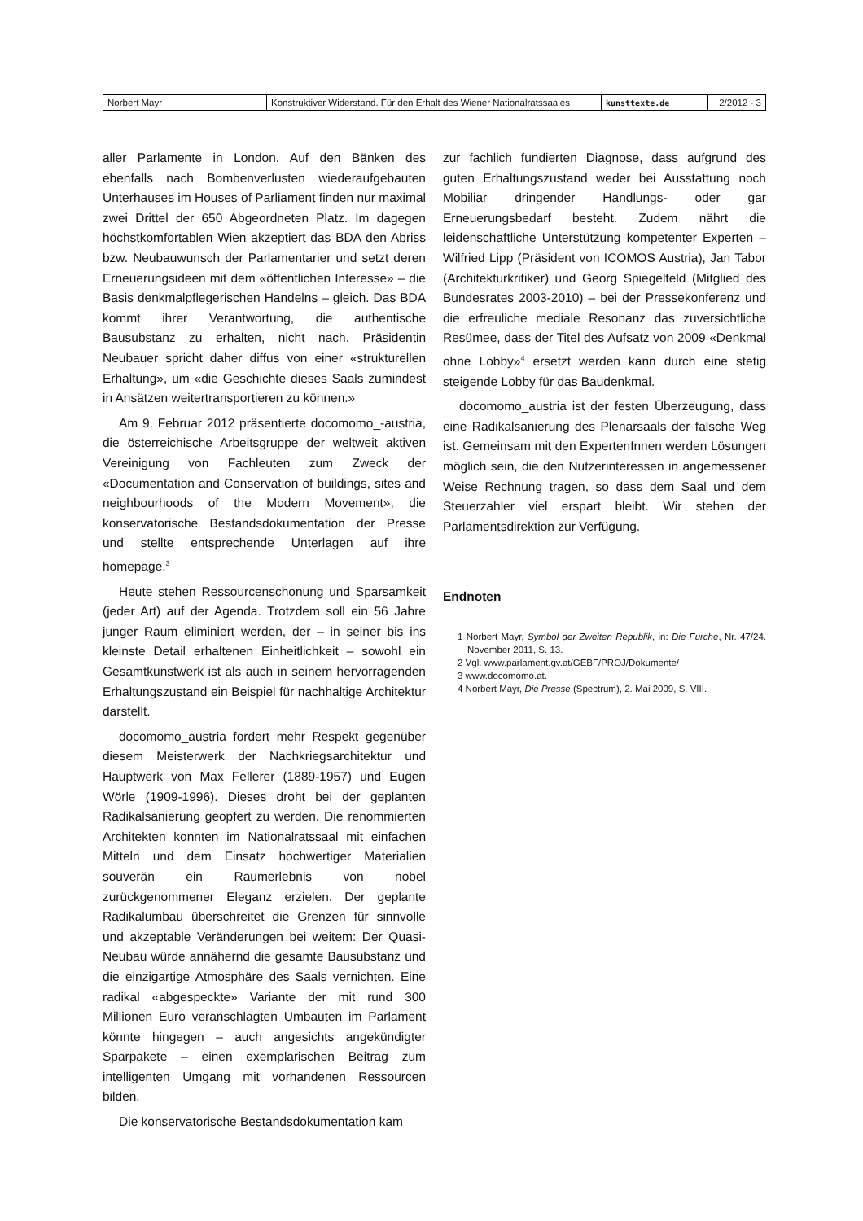| Norbert Mayr | Konstruktiver Widerstand. Für den Erhalt des Wiener Nationalratssaales | kunsttexte.de | 2/2012 - 3 |
aller Parlamente in London. Auf den Bänken des ebenfalls nach Bombenverlusten wiederaufgebauten Unterhauses im Houses of Parliament finden nur maximal zwei Drittel der 650 Abgeordneten Platz. Im dagegen höchstkomfortablen Wien akzeptiert das BDA den Abriss bzw. Neubauwunsch der Parlamentarier und setzt deren Erneuerungsideen mit dem «öffentlichen Interesse» – die Basis denkmalpflegerischen Handelns – gleich. Das BDA kommt ihrer Verantwortung, die authentische Bausubstanz zu erhalten, nicht nach. Präsidentin Neubauer spricht daher diffus von einer «strukturellen Erhaltung», um «die Geschichte dieses Saals zumindest in Ansätzen weitertransportieren zu können.»
Am 9. Februar 2012 präsentierte docomomo_-austria, die österreichische Arbeitsgruppe der weltweit aktiven Vereinigung von Fachleuten zum Zweck der «Documentation and Conservation of buildings, sites and neighbourhoods of the Modern Movement», die konservatorische Bestandsdokumentation der Presse und stellte entsprechende Unterlagen auf ihre homepage.<sup>3</sup>
Heute stehen Ressourcenschonung und Sparsamkeit (jeder Art) auf der Agenda. Trotzdem soll ein 56 Jahre junger Raum eliminiert werden, der – in seiner bis ins kleinste Detail erhaltenen Einheitlichkeit – sowohl ein Gesamtkunstwerk ist als auch in seinem hervorragenden Erhaltungszustand ein Beispiel für nachhaltige Architektur darstellt.
docomomo_austria fordert mehr Respekt gegenüber diesem Meisterwerk der Nachkriegsarchitektur und Hauptwerk von Max Fellerer (1889-1957) und Eugen Wörle (1909-1996). Dieses droht bei der geplanten Radikalsanierung geopfert zu werden. Die renommierten Architekten konnten im Nationalratssaal mit einfachen Mitteln und dem Einsatz hochwertiger Materialien souverän ein Raumerlebnis von nobel zurückgenommener Eleganz erzielen. Der geplante Radikalumbau überschreitet die Grenzen für sinnvolle und akzeptable Veränderungen bei weitem: Der Quasi-Neubau würde annähernd die gesamte Bausubstanz und die einzigartige Atmosphäre des Saals vernichten. Eine radikal «abgespeckte» Variante der mit rund 300 Millionen Euro veranschlagten Umbauten im Parlament könnte hingegen – auch angesichts angekündigter Sparpakete – einen exemplarischen Beitrag zum intelligenten Umgang mit vorhandenen Ressourcen bilden.
Die konservatorische Bestandsdokumentation kam
zur fachlich fundierten Diagnose, dass aufgrund des guten Erhaltungszustand weder bei Ausstattung noch Mobiliar dringender Handlungs- oder gar Erneuerungsbedarf besteht. Zudem nährt die leidenschaftliche Unterstützung kompetenter Experten – Wilfried Lipp (Präsident von ICOMOS Austria), Jan Tabor (Architekturkritiker) und Georg Spiegelfeld (Mitglied des Bundesrates 2003-2010) – bei der Pressekonferenz und die erfreuliche mediale Resonanz das zuversichtliche Resümee, dass der Titel des Aufsatz von 2009 «Denkmal ohne Lobby»<sup>4</sup> ersetzt werden kann durch eine stetig steigende Lobby für das Baudenkmal.
docomomo_austria ist der festen Überzeugung, dass eine Radikalsanierung des Plenarsaals der falsche Weg ist. Gemeinsam mit den ExpertenInnen werden Lösungen möglich sein, die den Nutzerinteressen in angemessener Weise Rechnung tragen, so dass dem Saal und dem Steuerzahler viel erspart bleibt. Wir stehen der Parlamentsdirektion zur Verfügung.
Endnoten
1 Norbert Mayr, Symbol der Zweiten Republik, in: Die Furche, Nr. 47/24. November 2011, S. 13.
2 Vgl. www.parlament.gv.at/GEBF/PROJ/Dokumente/
3 www.docomomo.at.
4 Norbert Mayr, Die Presse (Spectrum), 2. Mai 2009, S. VIII.